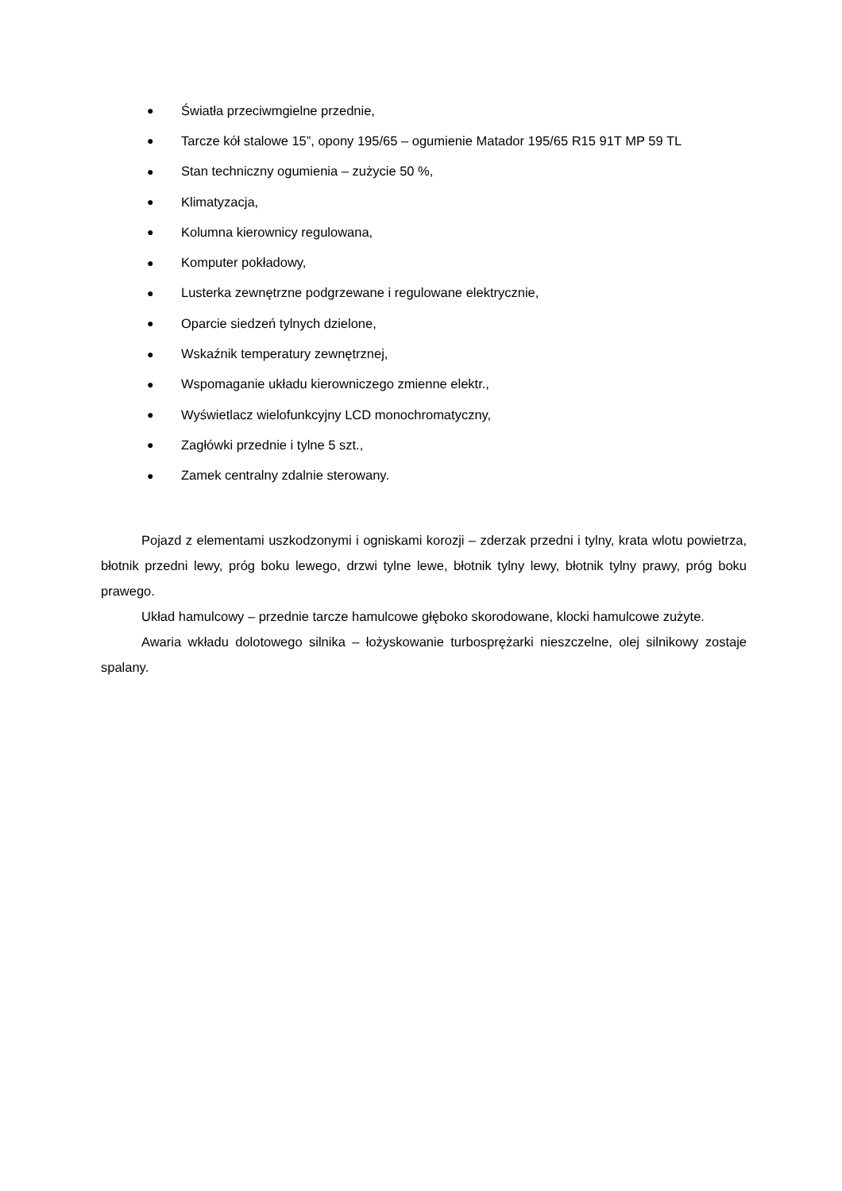● Światła przeciwmgielne przednie,
● Tarcze kół stalowe 15”, opony 195/65 – ogumienie Matador 195/65 R15 91T MP 59 TL
● Stan techniczny ogumienia – zużycie 50 %,
● Klimatyzacja,
● Kolumna kierownicy regulowana,
● Komputer pokładowy,
● Lusterka zewnętrzne podgrzewane i regulowane elektrycznie,
● Oparcie siedzeń tylnych dzielone,
● Wskaźnik temperatury zewnętrznej,
● Wspomaganie układu kierowniczego zmienne elektr.,
● Wyświetlacz wielofunkcyjny LCD monochromatyczny,
● Zagłówki przednie i tylne 5 szt.,
● Zamek centralny zdalnie sterowany.
Pojazd z elementami uszkodzonymi i ogniskami korozji – zderzak przedni i tylny, krata wlotu powietrza, błotnik przedni lewy, próg boku lewego, drzwi tylne lewe, błotnik tylny lewy, błotnik tylny prawy, próg boku prawego.
Układ hamulcowy – przednie tarcze hamulcowe głęboko skorodowane, klocki hamulcowe zużyte.
Awaria wkładu dolotowego silnika – łożyskowanie turbosprężarki nieszczelne, olej silnikowy zostaje spalany.